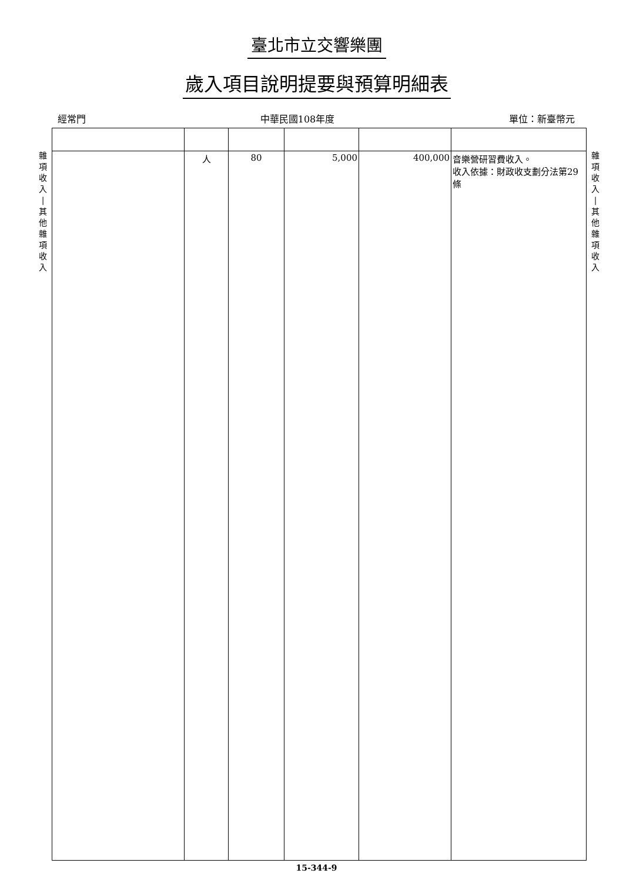臺北市立交響樂團
歲入項目說明提要與預算明細表
經常門 中華民國108年度 單位：新臺幣元
雜
項
收
入
|
其
他
雜
項
收
入
| | 人 | 80 | 5,000 | 400,000 | 音樂營研習費收入。 收入依據：財政收支劃分法第29條 |
雜
項
收
入
|
其
他
雜
項
收
入
15-344-9